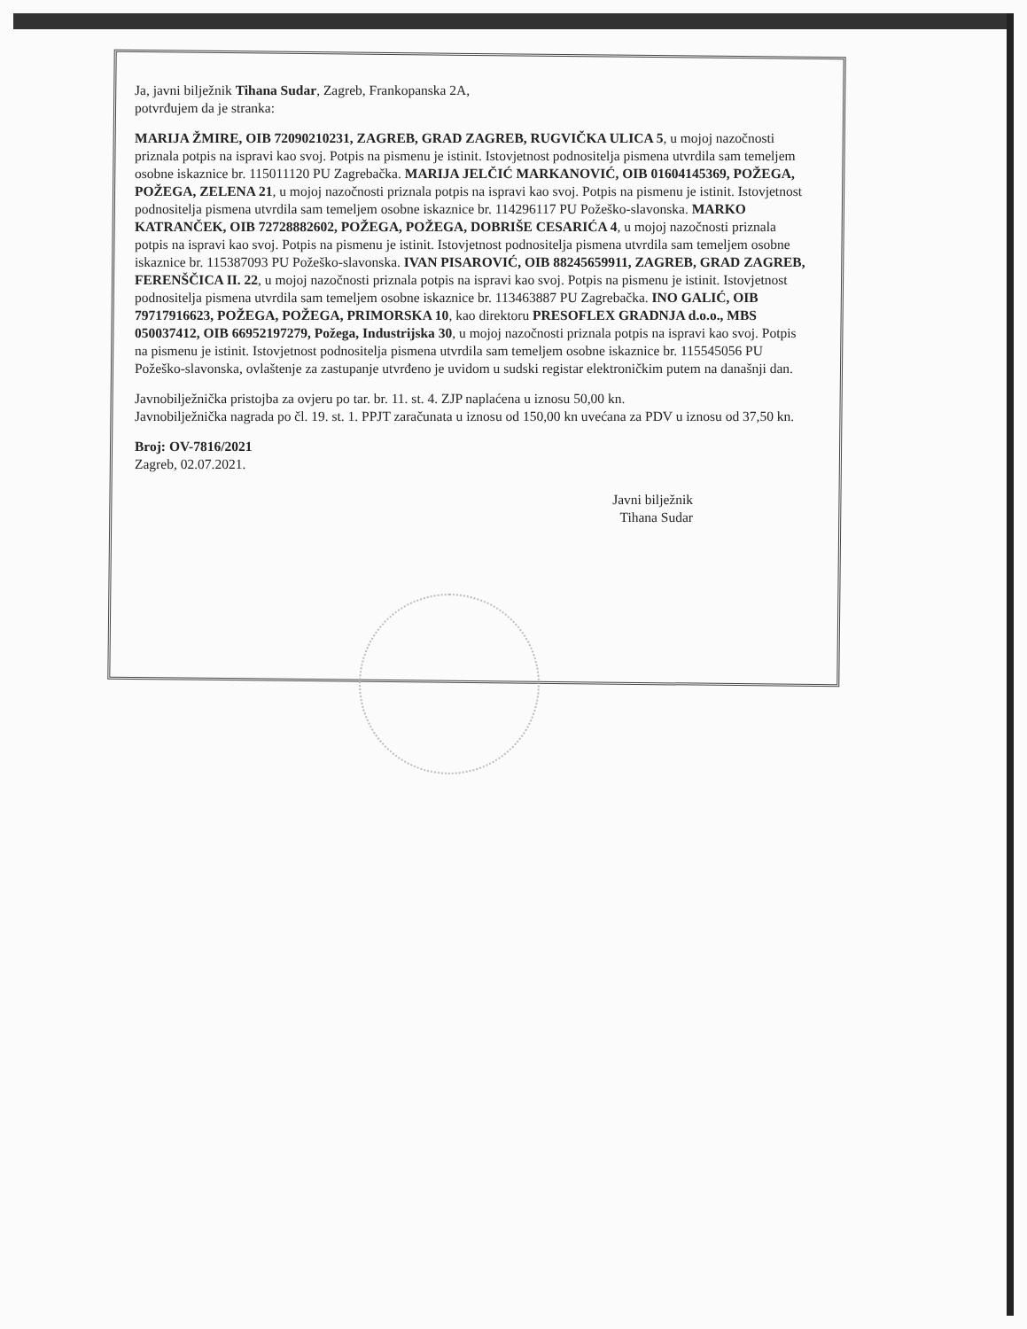Ja, javni bilježnik Tihana Sudar, Zagreb, Frankopanska 2A,
potvrđujem da je stranka:
MARIJA ŽMIRE, OIB 72090210231, ZAGREB, GRAD ZAGREB, RUGVIČKA ULICA 5, u mojoj nazočnosti priznala potpis na ispravi kao svoj. Potpis na pismenu je istinit. Istovjetnost podnositelja pismena utvrdila sam temeljem osobne iskaznice br. 115011120 PU Zagrebačka. MARIJA JELČIĆ MARKANOVIĆ, OIB 01604145369, POŽEGA, POŽEGA, ZELENA 21, u mojoj nazočnosti priznala potpis na ispravi kao svoj. Potpis na pismenu je istinit. Istovjetnost podnositelja pismena utvrdila sam temeljem osobne iskaznice br. 114296117 PU Požeško-slavonska. MARKO KATRANČEK, OIB 72728882602, POŽEGA, POŽEGA, DOBRIŠE CESARIĆA 4, u mojoj nazočnosti priznala potpis na ispravi kao svoj. Potpis na pismenu je istinit. Istovjetnost podnositelja pismena utvrdila sam temeljem osobne iskaznice br. 115387093 PU Požeško-slavonska. IVAN PISAROVIĆ, OIB 88245659911, ZAGREB, GRAD ZAGREB, FERENŠČICA II. 22, u mojoj nazočnosti priznala potpis na ispravi kao svoj. Potpis na pismenu je istinit. Istovjetnost podnositelja pismena utvrdila sam temeljem osobne iskaznice br. 113463887 PU Zagrebačka. INO GALIĆ, OIB 79717916623, POŽEGA, POŽEGA, PRIMORSKA 10, kao direktoru PRESOFLEX GRADNJA d.o.o., MBS 050037412, OIB 66952197279, Požega, Industrijska 30, u mojoj nazočnosti priznala potpis na ispravi kao svoj. Potpis na pismenu je istinit. Istovjetnost podnositelja pismena utvrdila sam temeljem osobne iskaznice br. 115545056 PU Požeško-slavonska, ovlaštenje za zastupanje utvrđeno je uvidom u sudski registar elektroničkim putem na današnji dan.
Javnobilježnička pristojba za ovjeru po tar. br. 11. st. 4. ZJP naplaćena u iznosu 50,00 kn.
Javnobilježnička nagrada po čl. 19. st. 1. PPJT zaračunata u iznosu od 150,00 kn uvećana za PDV u iznosu od 37,50 kn.
Broj: OV-7816/2021
Zagreb, 02.07.2021.
Javni bilježnik
Tihana Sudar